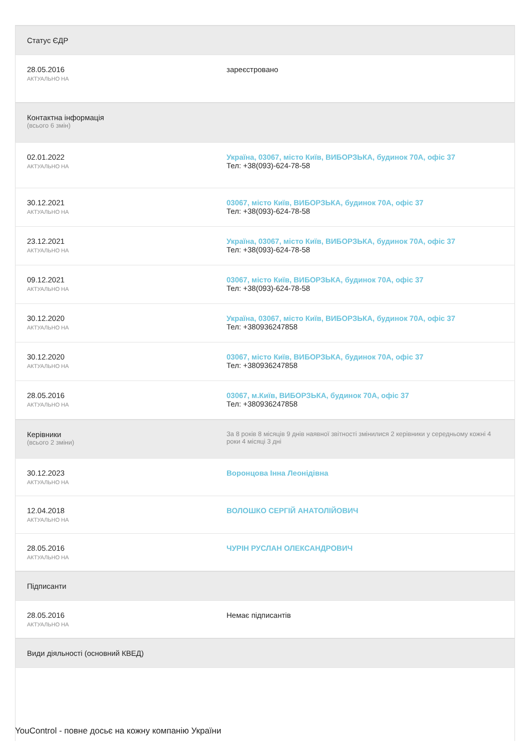| Статус ЄДР | |
| 28.05.2016 АКТУАЛЬНО НА | зареєстровано |
| Контактна інформація (всього 6 змін) | |
| 02.01.2022 АКТУАЛЬНО НА | Україна, 03067, місто Київ, ВИБОРЗЬКА, будинок 70А, офіс 37 Тел: +38(093)-624-78-58 |
| 30.12.2021 АКТУАЛЬНО НА | 03067, місто Київ, ВИБОРЗЬКА, будинок 70А, офіс 37 Тел: +38(093)-624-78-58 |
| 23.12.2021 АКТУАЛЬНО НА | Україна, 03067, місто Київ, ВИБОРЗЬКА, будинок 70А, офіс 37 Тел: +38(093)-624-78-58 |
| 09.12.2021 АКТУАЛЬНО НА | 03067, місто Київ, ВИБОРЗЬКА, будинок 70А, офіс 37 Тел: +38(093)-624-78-58 |
| 30.12.2020 АКТУАЛЬНО НА | Україна, 03067, місто Київ, ВИБОРЗЬКА, будинок 70А, офіс 37 Тел: +380936247858 |
| 30.12.2020 АКТУАЛЬНО НА | 03067, місто Київ, ВИБОРЗЬКА, будинок 70А, офіс 37 Тел: +380936247858 |
| 28.05.2016 АКТУАЛЬНО НА | 03067, м.Київ, ВИБОРЗЬКА, будинок 70А, офіс 37 Тел: +380936247858 |
| Керівники (всього 2 зміни) | За 8 років 8 місяців 9 днів наявної звітності змінилися 2 керівники у середньому кожні 4 роки 4 місяці 3 дні |
| 30.12.2023 АКТУАЛЬНО НА | Воронцова Інна Леонідівна |
| 12.04.2018 АКТУАЛЬНО НА | ВОЛОШКО СЕРГІЙ АНАТОЛІЙОВИЧ |
| 28.05.2016 АКТУАЛЬНО НА | ЧУРІН РУСЛАН ОЛЕКСАНДРОВИЧ |
| Підписанти | |
| 28.05.2016 АКТУАЛЬНО НА | Немає підписантів |
| Види діяльності (основний КВЕД) | |
YouControl - повне досьє на кожну компанію України